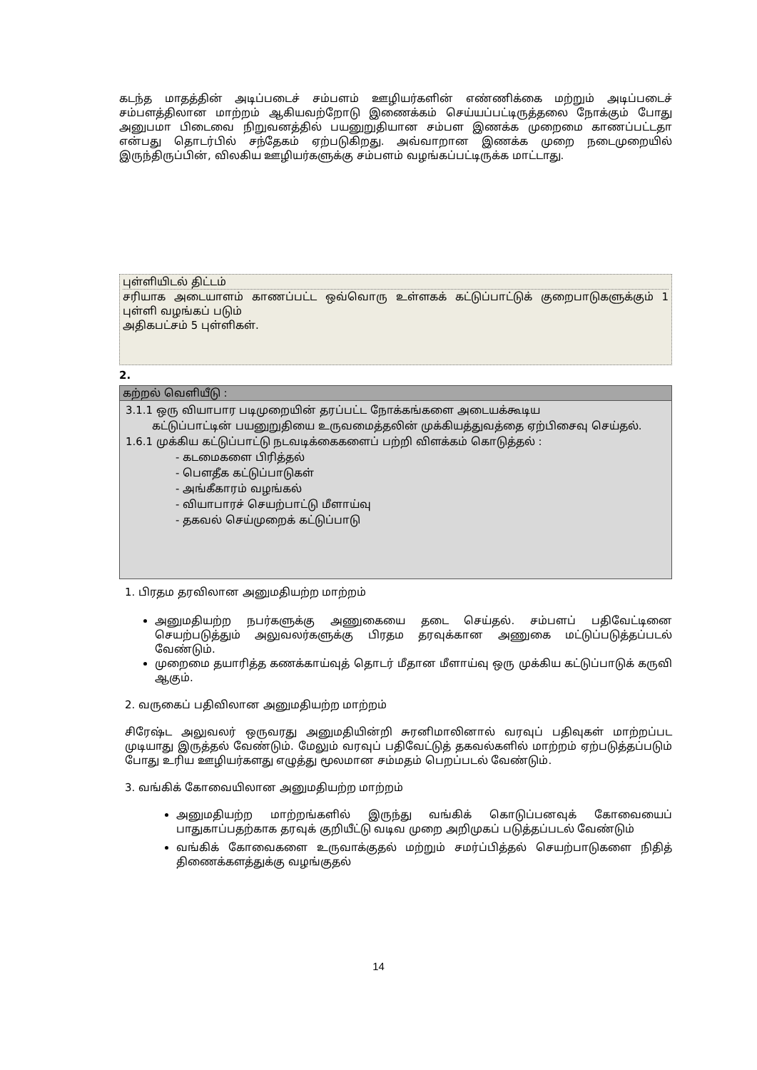கடந்த மாதத்தின் அடிப்படைச் சம்பளம் ஊழியர்களின் எண்ணிக்கை மற்றும் அடிப்படைச் சம்பளத்திலான மாற்றம் ஆகியவற்றோடு இணைக்கம் செய்யப்பட்டிருத்தலை நோக்கும் போது அனுபமா பிடைவை நிறுவனத்தில் பயனுறுதியான சம்பள இணக்க முறைமை காணப்பட்டதா என்பது தொடர்பில் சந்தேகம் ஏற்படுகிறது. அவ்வாறான இணக்க முறை நடைமுறையில் இருந்திருப்பின், விலகிய ஊழியர்களுக்கு சம்பளம் வழங்கப்பட்டிருக்க மாட்டாது.
புள்ளியிடல் திட்டம்
சரியாக அடையாளம் காணப்பட்ட ஒவ்வொரு உள்ளகக் கட்டுப்பாட்டுக் குறைபாடுகளுக்கும் 1 புள்ளி வழங்கப் படும்
அதிகபட்சம் 5 புள்ளிகள்.
2.
கற்றல் வெளியீடு :
3.1.1 ஒரு வியாபார படிமுறையின் தரப்பட்ட நோக்கங்களை அடையக்கூடிய
கட்டுப்பாட்டின் பயனுறுதியை உருவமைத்தலின் முக்கியத்துவத்தை ஏற்பிசைவு செய்தல்.
1.6.1 முக்கிய கட்டுப்பாட்டு நடவடிக்கைகளைப் பற்றி விளக்கம் கொடுத்தல் :
- கடமைகளை பிரித்தல்
- பௌதீக கட்டுப்பாடுகள்
- அங்கீகாரம் வழங்கல்
- வியாபாரச் செயற்பாட்டு மீளாய்வு
- தகவல் செய்முறைக் கட்டுப்பாடு
1. பிரதம தரவிலான அனுமதியற்ற மாற்றம்
அனுமதியற்ற நபர்களுக்கு அணுகையை தடை செய்தல். சம்பளப் பதிவேட்டினை செயற்படுத்தும் அலுவலர்களுக்கு பிரதம தரவுக்கான அணுகை மட்டுப்படுத்தப்படல் வேண்டும்.
முறைமை தயாரித்த கணக்காய்வுத் தொடர் மீதான மீளாய்வு ஒரு முக்கிய கட்டுப்பாடுக் கருவி ஆகும்.
2. வருகைப் பதிவிலான அனுமதியற்ற மாற்றம்
சிரேஷ்ட அலுவலர் ஒருவரது அனுமதியின்றி சுரனிமாலினால் வரவுப் பதிவுகள் மாற்றப்பட முடியாது இருத்தல் வேண்டும். மேலும் வரவுப் பதிவேட்டுத் தகவல்களில் மாற்றம் ஏற்படுத்தப்படும் போது உரிய ஊழியர்களது எழுத்து மூலமான சம்மதம் பெறப்படல் வேண்டும்.
3. வங்கிக் கோவையிலான அனுமதியற்ற மாற்றம்
அனுமதியற்ற மாற்றங்களில் இருந்து வங்கிக் கொடுப்பனவுக் கோவையைப் பாதுகாப்பதற்காக தரவுக் குறியீட்டு வடிவ முறை அறிமுகப் படுத்தப்படல் வேண்டும்
வங்கிக் கோவைகளை உருவாக்குதல் மற்றும் சமர்ப்பித்தல் செயற்பாடுகளை நிதித் திணைக்களத்துக்கு வழங்குதல்
14